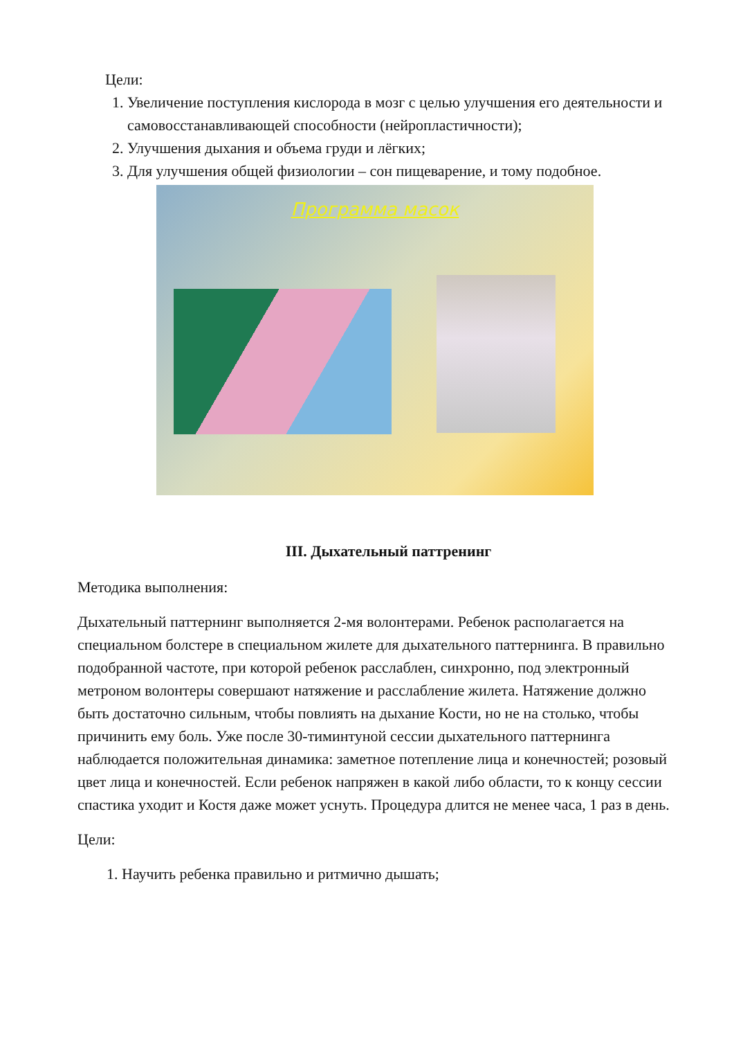Цели:
1. Увеличение поступления кислорода в мозг с целью улучшения его деятельности и самовосстанавливающей способности (нейропластичности);
2. Улучшения дыхания и объема груди и лёгких;
3. Для улучшения общей физиологии – сон пищеварение, и тому подобное.
Программа масок
III. Дыхательный паттренинг
Методика выполнения:
Дыхательный паттернинг выполняется 2-мя волонтерами. Ребенок располагается на специальном болстере в специальном жилете для дыхательного паттернинга. В правильно подобранной частоте, при которой ребенок расслаблен, синхронно, под электронный метроном волонтеры совершают натяжение и расслабление жилета. Натяжение должно быть достаточно сильным, чтобы повлиять на дыхание Кости, но не на столько, чтобы причинить ему боль. Уже после 30-тиминтуной сессии дыхательного паттернинга наблюдается положительная динамика: заметное потепление лица и конечностей; розовый цвет лица и конечностей. Если ребенок напряжен в какой либо области, то к концу сессии спастика уходит и Костя даже может уснуть. Процедура длится не менее часа, 1 раз в день.
Цели:
1. Научить ребенка правильно и ритмично дышать;